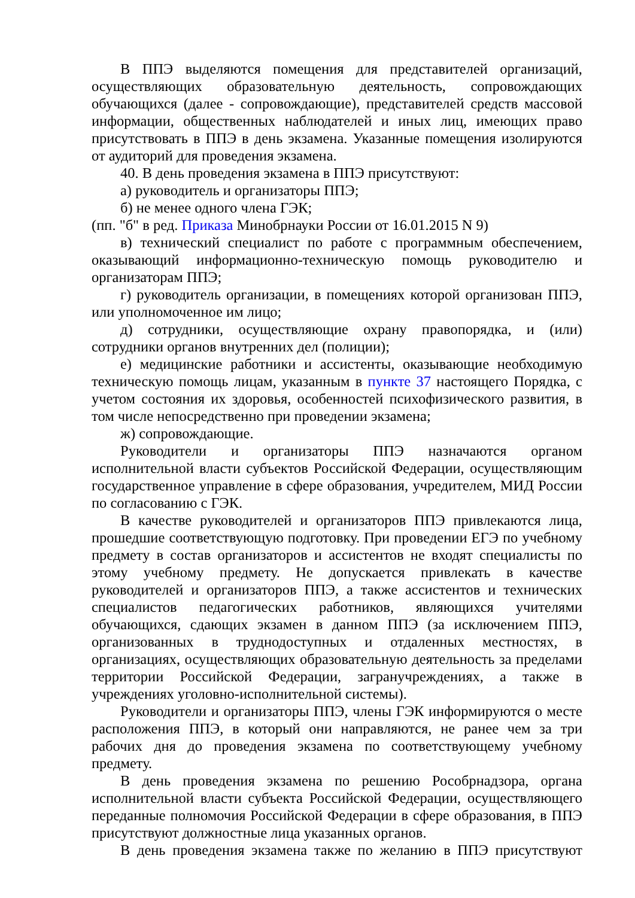В ППЭ выделяются помещения для представителей организаций, осуществляющих образовательную деятельность, сопровождающих обучающихся (далее - сопровождающие), представителей средств массовой информации, общественных наблюдателей и иных лиц, имеющих право присутствовать в ППЭ в день экзамена. Указанные помещения изолируются от аудиторий для проведения экзамена.
40. В день проведения экзамена в ППЭ присутствуют:
а) руководитель и организаторы ППЭ;
б) не менее одного члена ГЭК;
(пп. "б" в ред. Приказа Минобрнауки России от 16.01.2015 N 9)
в) технический специалист по работе с программным обеспечением, оказывающий информационно-техническую помощь руководителю и организаторам ППЭ;
г) руководитель организации, в помещениях которой организован ППЭ, или уполномоченное им лицо;
д) сотрудники, осуществляющие охрану правопорядка, и (или) сотрудники органов внутренних дел (полиции);
е) медицинские работники и ассистенты, оказывающие необходимую техническую помощь лицам, указанным в пункте 37 настоящего Порядка, с учетом состояния их здоровья, особенностей психофизического развития, в том числе непосредственно при проведении экзамена;
ж) сопровождающие.
Руководители и организаторы ППЭ назначаются органом исполнительной власти субъектов Российской Федерации, осуществляющим государственное управление в сфере образования, учредителем, МИД России по согласованию с ГЭК.
В качестве руководителей и организаторов ППЭ привлекаются лица, прошедшие соответствующую подготовку. При проведении ЕГЭ по учебному предмету в состав организаторов и ассистентов не входят специалисты по этому учебному предмету. Не допускается привлекать в качестве руководителей и организаторов ППЭ, а также ассистентов и технических специалистов педагогических работников, являющихся учителями обучающихся, сдающих экзамен в данном ППЭ (за исключением ППЭ, организованных в труднодоступных и отдаленных местностях, в организациях, осуществляющих образовательную деятельность за пределами территории Российской Федерации, загранучреждениях, а также в учреждениях уголовно-исполнительной системы).
Руководители и организаторы ППЭ, члены ГЭК информируются о месте расположения ППЭ, в который они направляются, не ранее чем за три рабочих дня до проведения экзамена по соответствующему учебному предмету.
В день проведения экзамена по решению Рособрнадзора, органа исполнительной власти субъекта Российской Федерации, осуществляющего переданные полномочия Российской Федерации в сфере образования, в ППЭ присутствуют должностные лица указанных органов.
В день проведения экзамена также по желанию в ППЭ присутствуют